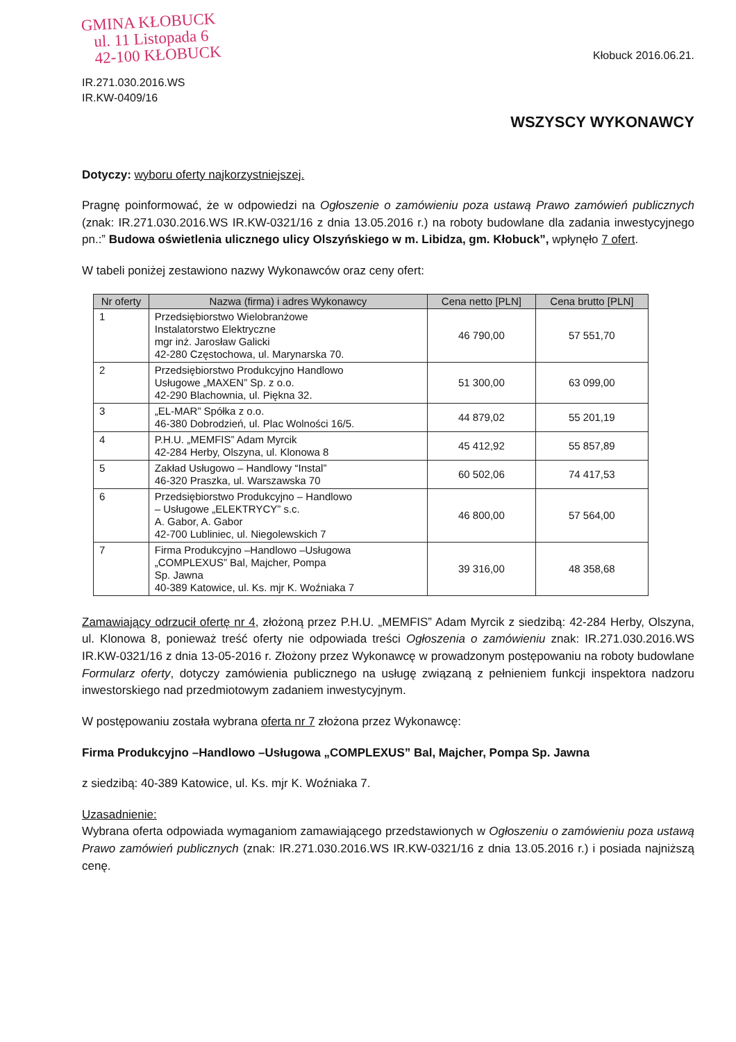GMINA KŁOBUCK
ul. 11 Listopada 6
42-100 KŁOBUCK
IR.271.030.2016.WS
IR.KW-0409/16
Kłobuck 2016.06.21.
WSZYSCY WYKONAWCY
Dotyczy: wyboru oferty najkorzystniejszej.
Pragnę poinformować, że w odpowiedzi na Ogłoszenie o zamówieniu poza ustawą Prawo zamówień publicznych (znak: IR.271.030.2016.WS IR.KW-0321/16 z dnia 13.05.2016 r.) na roboty budowlane dla zadania inwestycyjnego pn.:” Budowa oświetlenia ulicznego ulicy Olszyńskiego w m. Libidza, gm. Kłobuck”, wpłynęło 7 ofert.
W tabeli poniżej zestawiono nazwy Wykonawców oraz ceny ofert:
| Nr oferty | Nazwa (firma) i adres Wykonawcy | Cena netto [PLN] | Cena brutto [PLN] |
| --- | --- | --- | --- |
| 1 | Przedsiębiorstwo Wielobranżowe Instalatorstwo Elektryczne mgr inż. Jarosław Galicki 42-280 Częstochowa, ul. Marynarska 70. | 46 790,00 | 57 551,70 |
| 2 | Przedsiębiorstwo Produkcyjno Handlowo Usługowe „MAXEN” Sp. z o.o. 42-290 Blachownia, ul. Piękna 32. | 51 300,00 | 63 099,00 |
| 3 | „EL-MAR” Spółka z o.o. 46-380 Dobrodzień, ul. Plac Wolności 16/5. | 44 879,02 | 55 201,19 |
| 4 | P.H.U. „MEMFIS” Adam Myrcik 42-284 Herby, Olszyna, ul. Klonowa 8 | 45 412,92 | 55 857,89 |
| 5 | Zakład Usługowo – Handlowy “Instal” 46-320 Praszka, ul. Warszawska 70 | 60 502,06 | 74 417,53 |
| 6 | Przedsiębiorstwo Produkcyjno – Handlowo – Usługowe „ELEKTRYCY” s.c. A. Gabor, A. Gabor 42-700 Lubliniec, ul. Niegolewskich 7 | 46 800,00 | 57 564,00 |
| 7 | Firma Produkcyjno –Handlowo –Usługowa „COMPLEXUS” Bal, Majcher, Pompa Sp. Jawna 40-389 Katowice, ul. Ks. mjr K. Woźniaka 7 | 39 316,00 | 48 358,68 |
Zamawiający odrzucił ofertę nr 4, złożoną przez P.H.U. „MEMFIS” Adam Myrcik z siedzibą: 42-284 Herby, Olszyna, ul. Klonowa 8, ponieważ treść oferty nie odpowiada treści Ogłoszenia o zamówieniu znak: IR.271.030.2016.WS IR.KW-0321/16 z dnia 13-05-2016 r. Złożony przez Wykonawcę w prowadzonym postępowaniu na roboty budowlane Formularz oferty, dotyczy zamówienia publicznego na usługę związaną z pełnieniem funkcji inspektora nadzoru inwestorskiego nad przedmiotowym zadaniem inwestycyjnym.
W postępowaniu została wybrana oferta nr 7 złożona przez Wykonawcę:
Firma Produkcyjno –Handlowo –Usługowa „COMPLEXUS” Bal, Majcher, Pompa Sp. Jawna
z siedzibą: 40-389 Katowice, ul. Ks. mjr K. Woźniaka 7.
Uzasadnienie:
Wybrana oferta odpowiada wymaganiom zamawiającego przedstawionych w Ogłoszeniu o zamówieniu poza ustawą Prawo zamówień publicznych (znak: IR.271.030.2016.WS IR.KW-0321/16 z dnia 13.05.2016 r.) i posiada najniższą cenę.